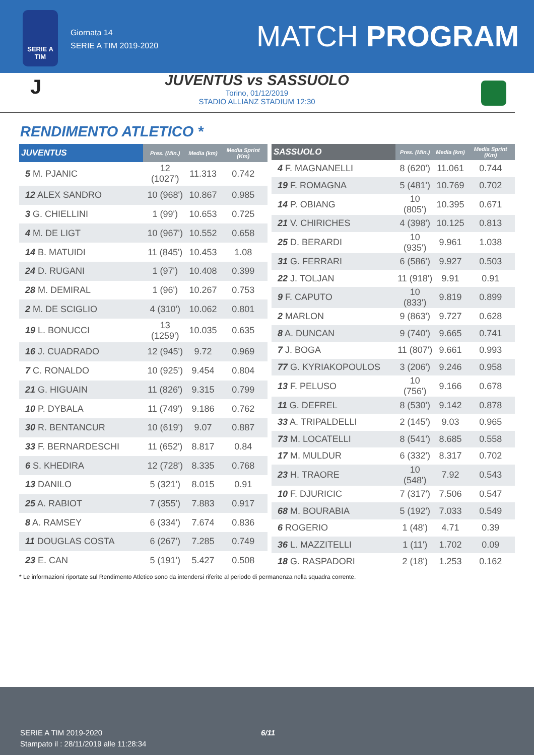SERIE A
TIM
Giornata 14
SERIE A TIM 2019-2020
MATCH PROGRAM
J
JUVENTUS vs SASSUOLO
Torino, 01/12/2019
STADIO ALLIANZ STADIUM 12:30
RENDIMENTO ATLETICO *
| JUVENTUS | Pres. (Min.) | Media (km) | Media Sprint (Km) |
| --- | --- | --- | --- |
| 5 M. PJANIC | 12 (1027') | 11.313 | 0.742 |
| 12 ALEX SANDRO | 10 (968') | 10.867 | 0.985 |
| 3 G. CHIELLINI | 1 (99') | 10.653 | 0.725 |
| 4 M. DE LIGT | 10 (967') | 10.552 | 0.658 |
| 14 B. MATUIDI | 11 (845') | 10.453 | 1.08 |
| 24 D. RUGANI | 1 (97') | 10.408 | 0.399 |
| 28 M. DEMIRAL | 1 (96') | 10.267 | 0.753 |
| 2 M. DE SCIGLIO | 4 (310') | 10.062 | 0.801 |
| 19 L. BONUCCI | 13 (1259') | 10.035 | 0.635 |
| 16 J. CUADRADO | 12 (945') | 9.72 | 0.969 |
| 7 C. RONALDO | 10 (925') | 9.454 | 0.804 |
| 21 G. HIGUAIN | 11 (826') | 9.315 | 0.799 |
| 10 P. DYBALA | 11 (749') | 9.186 | 0.762 |
| 30 R. BENTANCUR | 10 (619') | 9.07 | 0.887 |
| 33 F. BERNARDESCHI | 11 (652') | 8.817 | 0.84 |
| 6 S. KHEDIRA | 12 (728') | 8.335 | 0.768 |
| 13 DANILO | 5 (321') | 8.015 | 0.91 |
| 25 A. RABIOT | 7 (355') | 7.883 | 0.917 |
| 8 A. RAMSEY | 6 (334') | 7.674 | 0.836 |
| 11 DOUGLAS COSTA | 6 (267') | 7.285 | 0.749 |
| 23 E. CAN | 5 (191') | 5.427 | 0.508 |
| SASSUOLO | Pres. (Min.) | Media (km) | Media Sprint (Km) |
| --- | --- | --- | --- |
| 4 F. MAGNANELLI | 8 (620') | 11.061 | 0.744 |
| 19 F. ROMAGNA | 5 (481') | 10.769 | 0.702 |
| 14 P. OBIANG | 10 (805') | 10.395 | 0.671 |
| 21 V. CHIRICHES | 4 (398') | 10.125 | 0.813 |
| 25 D. BERARDI | 10 (935') | 9.961 | 1.038 |
| 31 G. FERRARI | 6 (586') | 9.927 | 0.503 |
| 22 J. TOLJAN | 11 (918') | 9.91 | 0.91 |
| 9 F. CAPUTO | 10 (833') | 9.819 | 0.899 |
| 2 MARLON | 9 (863') | 9.727 | 0.628 |
| 8 A. DUNCAN | 9 (740') | 9.665 | 0.741 |
| 7 J. BOGA | 11 (807') | 9.661 | 0.993 |
| 77 G. KYRIAKOPOULOS | 3 (206') | 9.246 | 0.958 |
| 13 F. PELUSO | 10 (756') | 9.166 | 0.678 |
| 11 G. DEFREL | 8 (530') | 9.142 | 0.878 |
| 33 A. TRIPALDELLI | 2 (145') | 9.03 | 0.965 |
| 73 M. LOCATELLI | 8 (541') | 8.685 | 0.558 |
| 17 M. MULDUR | 6 (332') | 8.317 | 0.702 |
| 23 H. TRAORE | 10 (548') | 7.92 | 0.543 |
| 10 F. DJURICIC | 7 (317') | 7.506 | 0.547 |
| 68 M. BOURABIA | 5 (192') | 7.033 | 0.549 |
| 6 ROGERIO | 1 (48') | 4.71 | 0.39 |
| 36 L. MAZZITELLI | 1 (11') | 1.702 | 0.09 |
| 18 G. RASPADORI | 2 (18') | 1.253 | 0.162 |
* Le informazioni riportate sul Rendimento Atletico sono da intendersi riferite al periodo di permanenza nella squadra corrente.
SERIE A TIM 2019-2020
Stampato il : 28/11/2019 alle 11:28:34
6/11